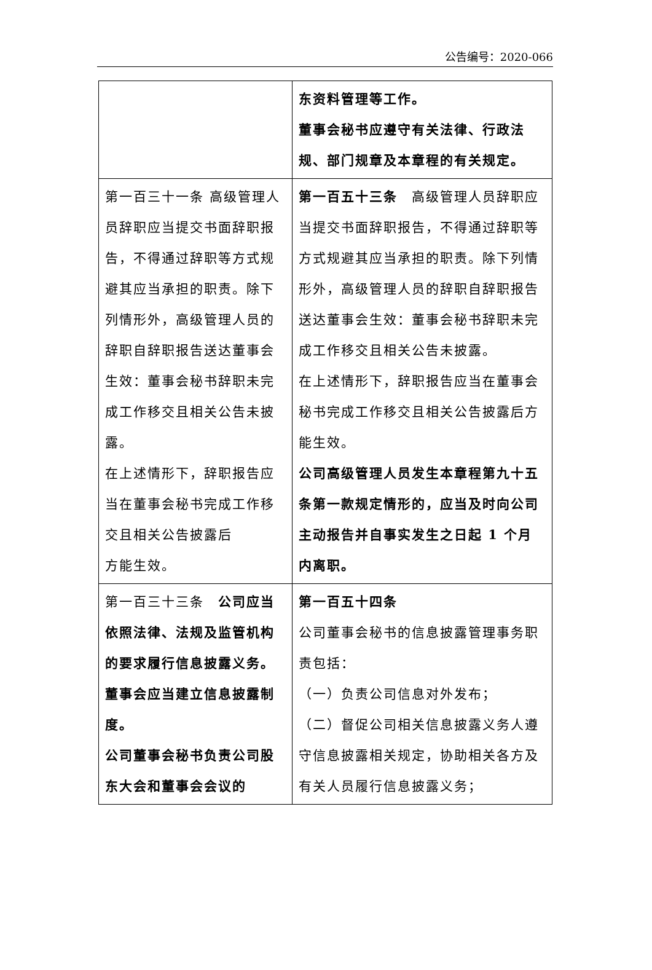公告编号：2020-066
| | 东资料管理等工作。 董事会秘书应遵守有关法律、行政法规、部门规章及本章程的有关规定。 |
| 第一百三十一条 高级管理人员辞职应当提交书面辞职报告，不得通过辞职等方式规避其应当承担的职责。除下列情形外，高级管理人员的辞职自辞职报告送达董事会生效：董事会秘书辞职未完成工作移交且相关公告未披露。 在上述情形下，辞职报告应当在董事会秘书完成工作移交且相关公告披露后 方能生效。 | 第一百五十三条 高级管理人员辞职应当提交书面辞职报告，不得通过辞职等方式规避其应当承担的职责。除下列情形外，高级管理人员的辞职自辞职报告送达董事会生效：董事会秘书辞职未完成工作移交且相关公告未披露。 在上述情形下，辞职报告应当在董事会秘书完成工作移交且相关公告披露后方能生效。 公司高级管理人员发生本章程第九十五条第一款规定情形的，应当及时向公司主动报告并自事实发生之日起 1 个月内离职。 |
| 第一百三十三条 公司应当依照法律、法规及监管机构的要求履行信息披露义务。董事会应当建立信息披露制度。 公司董事会秘书负责公司股东大会和董事会会议的 | 第一百五十四条 公司董事会秘书的信息披露管理事务职责包括： （一）负责公司信息对外发布； （二）督促公司相关信息披露义务人遵守信息披露相关规定，协助相关各方及有关人员履行信息披露义务； |